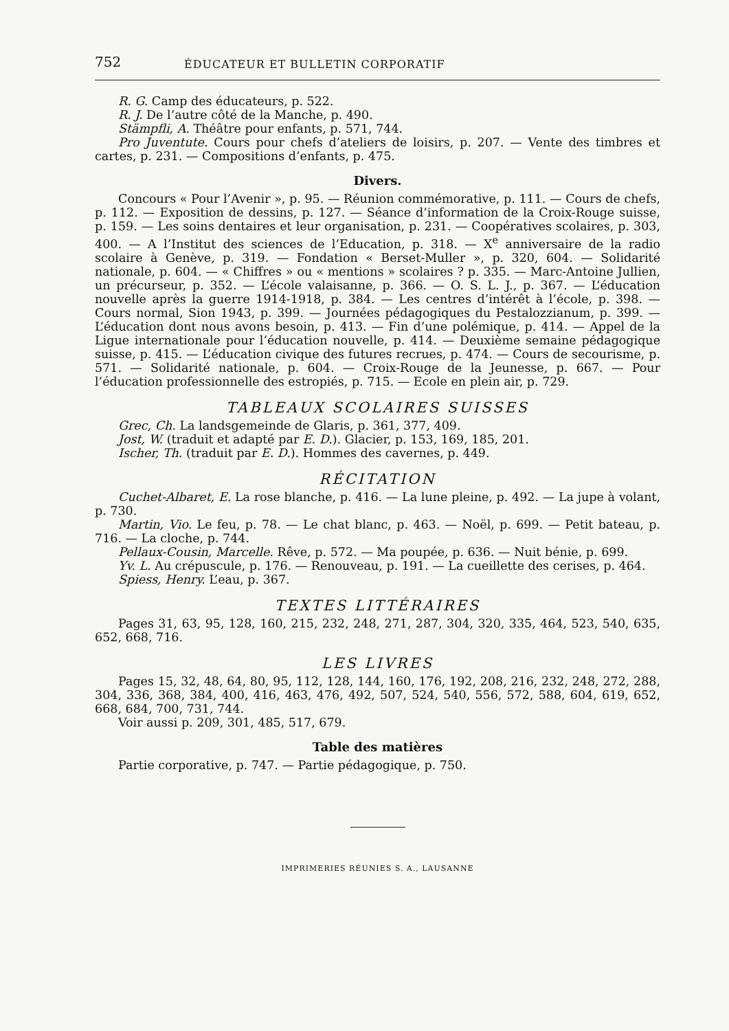752 ÉDUCATEUR ET BULLETIN CORPORATIF
R. G. Camp des éducateurs, p. 522.
R. J. De l’autre côté de la Manche, p. 490.
Stämpfli, A. Théâtre pour enfants, p. 571, 744.
Pro Juventute. Cours pour chefs d’ateliers de loisirs, p. 207. — Vente des timbres et cartes, p. 231. — Compositions d’enfants, p. 475.
Divers.
Concours « Pour l’Avenir », p. 95. — Réunion commémorative, p. 111. — Cours de chefs, p. 112. — Exposition de dessins, p. 127. — Séance d’information de la Croix-Rouge suisse, p. 159. — Les soins dentaires et leur organisation, p. 231. — Coopératives scolaires, p. 303, 400. — A l’Institut des sciences de l’Education, p. 318. — X<sup>e</sup> anniversaire de la radio scolaire à Genève, p. 319. — Fondation « Berset-Muller », p. 320, 604. — Solidarité nationale, p. 604. — « Chiffres » ou « mentions » scolaires ? p. 335. — Marc-Antoine Jullien, un précurseur, p. 352. — L’école valaisanne, p. 366. — O. S. L. J., p. 367. — L’éducation nouvelle après la guerre 1914-1918, p. 384. — Les centres d’intérêt à l’école, p. 398. — Cours normal, Sion 1943, p. 399. — Journées pédagogiques du Pestalozzianum, p. 399. — L’éducation dont nous avons besoin, p. 413. — Fin d’une polémique, p. 414. — Appel de la Ligue internationale pour l’éducation nouvelle, p. 414. — Deuxième semaine pédagogique suisse, p. 415. — L’éducation civique des futures recrues, p. 474. — Cours de secourisme, p. 571. — Solidarité nationale, p. 604. — Croix-Rouge de la Jeunesse, p. 667. — Pour l’éducation professionnelle des estropiés, p. 715. — Ecole en plein air, p. 729.
TABLEAUX SCOLAIRES SUISSES
Grec, Ch. La landsgemeinde de Glaris, p. 361, 377, 409.
Jost, W. (traduit et adapté par E. D.). Glacier, p. 153, 169, 185, 201.
Ischer, Th. (traduit par E. D.). Hommes des cavernes, p. 449.
RÉCITATION
Cuchet-Albaret, E. La rose blanche, p. 416. — La lune pleine, p. 492. — La jupe à volant, p. 730.
Martin, Vio. Le feu, p. 78. — Le chat blanc, p. 463. — Noël, p. 699. — Petit bateau, p. 716. — La cloche, p. 744.
Pellaux-Cousin, Marcelle. Rêve, p. 572. — Ma poupée, p. 636. — Nuit bénie, p. 699.
Yv. L. Au crépuscule, p. 176. — Renouveau, p. 191. — La cueillette des cerises, p. 464.
Spiess, Henry. L’eau, p. 367.
TEXTES LITTÉRAIRES
Pages 31, 63, 95, 128, 160, 215, 232, 248, 271, 287, 304, 320, 335, 464, 523, 540, 635, 652, 668, 716.
LES LIVRES
Pages 15, 32, 48, 64, 80, 95, 112, 128, 144, 160, 176, 192, 208, 216, 232, 248, 272, 288, 304, 336, 368, 384, 400, 416, 463, 476, 492, 507, 524, 540, 556, 572, 588, 604, 619, 652, 668, 684, 700, 731, 744.
Voir aussi p. 209, 301, 485, 517, 679.
Table des matières
Partie corporative, p. 747. — Partie pédagogique, p. 750.
IMPRIMERIES RÉUNIES S. A., LAUSANNE